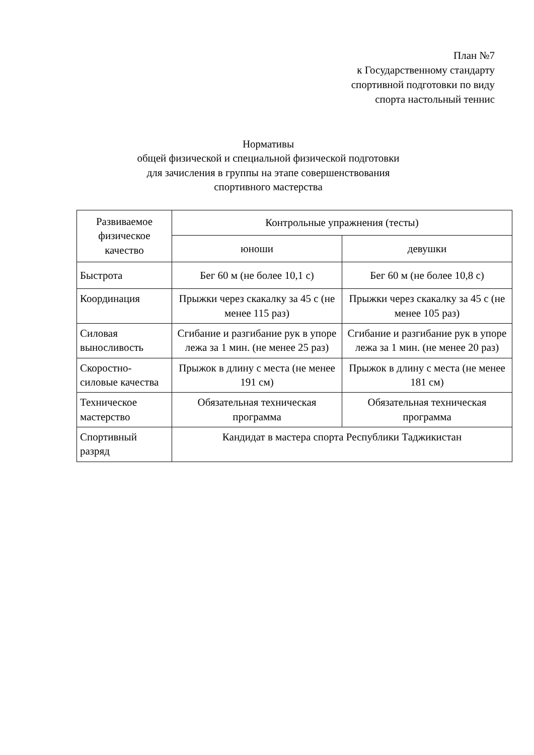План №7
к Государственному стандарту
спортивной подготовки по виду
спорта настольный теннис
Нормативы
общей физической и специальной физической подготовки
для зачисления в группы на этапе совершенствования
спортивного мастерства
| Развиваемое физическое качество | Контрольные упражнения (тесты) | |
| --- | --- | --- |
| | юноши | девушки |
| Быстрота | Бег 60 м (не более 10,1 с) | Бег 60 м (не более 10,8 с) |
| Координация | Прыжки через скакалку за 45 с (не менее 115 раз) | Прыжки через скакалку за 45 с (не менее 105 раз) |
| Силовая выносливость | Сгибание и разгибание рук в упоре лежа за 1 мин. (не менее 25 раз) | Сгибание и разгибание рук в упоре лежа за 1 мин. (не менее 20 раз) |
| Скоростно-силовые качества | Прыжок в длину с места (не менее 191 см) | Прыжок в длину с места (не менее 181 см) |
| Техническое мастерство | Обязательная техническая программа | Обязательная техническая программа |
| Спортивный разряд | Кандидат в мастера спорта Республики Таджикистан | |